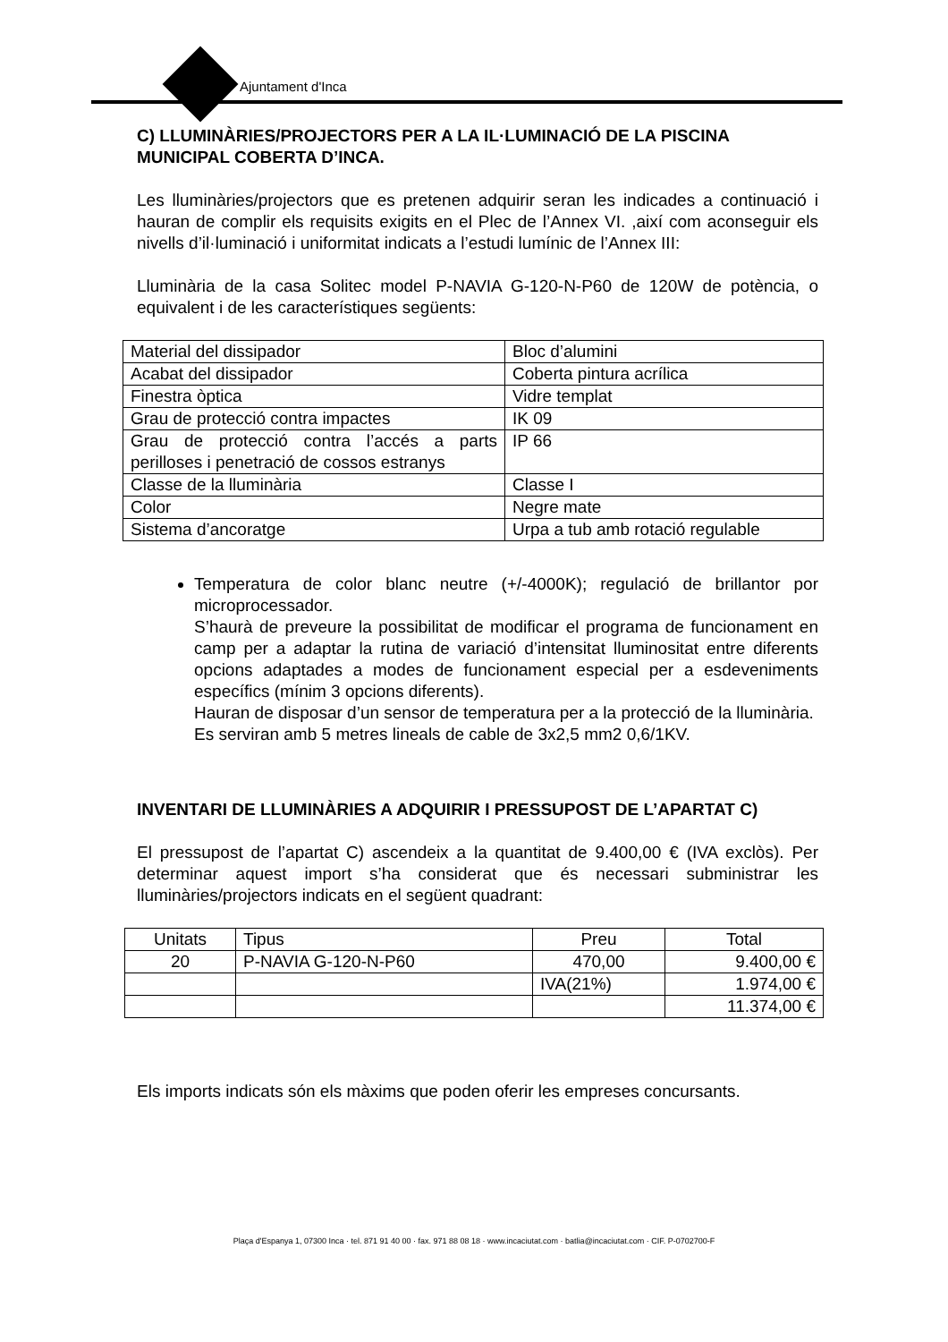Ajuntament d'Inca
C) LLUMINÀRIES/PROJECTORS PER A LA IL·LUMINACIÓ DE LA PISCINA MUNICIPAL COBERTA D’INCA.
Les lluminàries/projectors que es pretenen adquirir seran les indicades a continuació i hauran de complir els requisits exigits en el Plec de l’Annex VI. ,així com aconseguir els nivells d’il·luminació i uniformitat indicats a l’estudi lumínic de l’Annex III:
Lluminària de la casa Solitec model P-NAVIA G-120-N-P60 de 120W de potència, o equivalent i de les característiques següents:
| Material del dissipador | Bloc d’alumini |
| Acabat del dissipador | Coberta pintura acrílica |
| Finestra òptica | Vidre templat |
| Grau de protecció contra impactes | IK 09 |
| Grau de protecció contra l’accés a parts perilloses i penetració de cossos estranys | IP 66 |
| Classe de la lluminària | Classe I |
| Color | Negre mate |
| Sistema d’ancoratge | Urpa a tub amb rotació regulable |
Temperatura de color blanc neutre (+/-4000K); regulació de brillantor por microprocessador.
S’haurà de preveure la possibilitat de modificar el programa de funcionament en camp per a adaptar la rutina de variació d’intensitat lluminositat entre diferents opcions adaptades a modes de funcionament especial per a esdeveniments específics (mínim 3 opcions diferents).
Hauran de disposar d’un sensor de temperatura per a la protecció de la lluminària.
Es serviran amb 5 metres lineals de cable de 3x2,5 mm2 0,6/1KV.
INVENTARI DE LLUMINÀRIES A ADQUIRIR I PRESSUPOST DE L’APARTAT C)
El pressupost de l’apartat C) ascendeix a la quantitat de 9.400,00 € (IVA exclòs). Per determinar aquest import s’ha considerat que és necessari subministrar les lluminàries/projectors indicats en el següent quadrant:
| Unitats | Tipus | Preu | Total |
| 20 | P-NAVIA G-120-N-P60 | 470,00 | 9.400,00 € |
| | | IVA(21%) | 1.974,00 € |
| | | | 11.374,00 € |
Els imports indicats són els màxims que poden oferir les empreses concursants.
Plaça d'Espanya 1, 07300 Inca · tel. 871 91 40 00 · fax. 971 88 08 18 · www.incaciutat.com · batlia@incaciutat.com · CIF. P-0702700-F